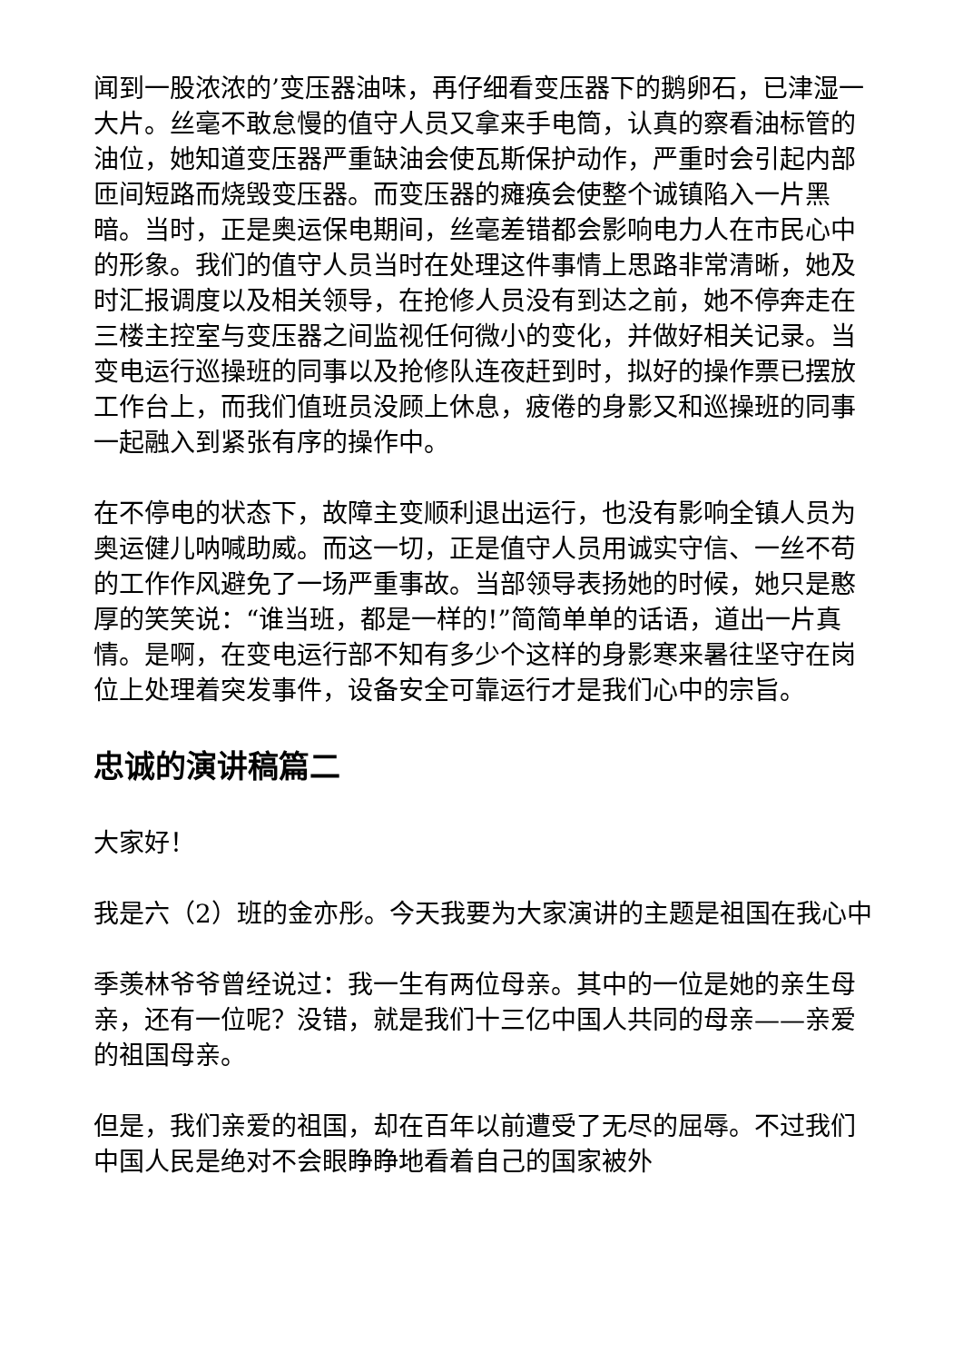闻到一股浓浓的’变压器油味，再仔细看变压器下的鹅卵石，已津湿一大片。丝毫不敢怠慢的值守人员又拿来手电筒，认真的察看油标管的油位，她知道变压器严重缺油会使瓦斯保护动作，严重时会引起内部匝间短路而烧毁变压器。而变压器的瘫痪会使整个诚镇陷入一片黑暗。当时，正是奥运保电期间，丝毫差错都会影响电力人在市民心中的形象。我们的值守人员当时在处理这件事情上思路非常清晰，她及时汇报调度以及相关领导，在抢修人员没有到达之前，她不停奔走在三楼主控室与变压器之间监视任何微小的变化，并做好相关记录。当变电运行巡操班的同事以及抢修队连夜赶到时，拟好的操作票已摆放工作台上，而我们值班员没顾上休息，疲倦的身影又和巡操班的同事一起融入到紧张有序的操作中。
在不停电的状态下，故障主变顺利退出运行，也没有影响全镇人员为奥运健儿呐喊助威。而这一切，正是值守人员用诚实守信、一丝不苟的工作作风避免了一场严重事故。当部领导表扬她的时候，她只是憨厚的笑笑说：“谁当班，都是一样的!”简简单单的话语，道出一片真情。是啊，在变电运行部不知有多少个这样的身影寒来暑往坚守在岗位上处理着突发事件，设备安全可靠运行才是我们心中的宗旨。
忠诚的演讲稿篇二
大家好！
我是六（2）班的金亦彤。今天我要为大家演讲的主题是祖国在我心中
季羡林爷爷曾经说过：我一生有两位母亲。其中的一位是她的亲生母亲，还有一位呢？没错，就是我们十三亿中国人共同的母亲——亲爱的祖国母亲。
但是，我们亲爱的祖国，却在百年以前遭受了无尽的屈辱。不过我们中国人民是绝对不会眼睁睁地看着自己的国家被外